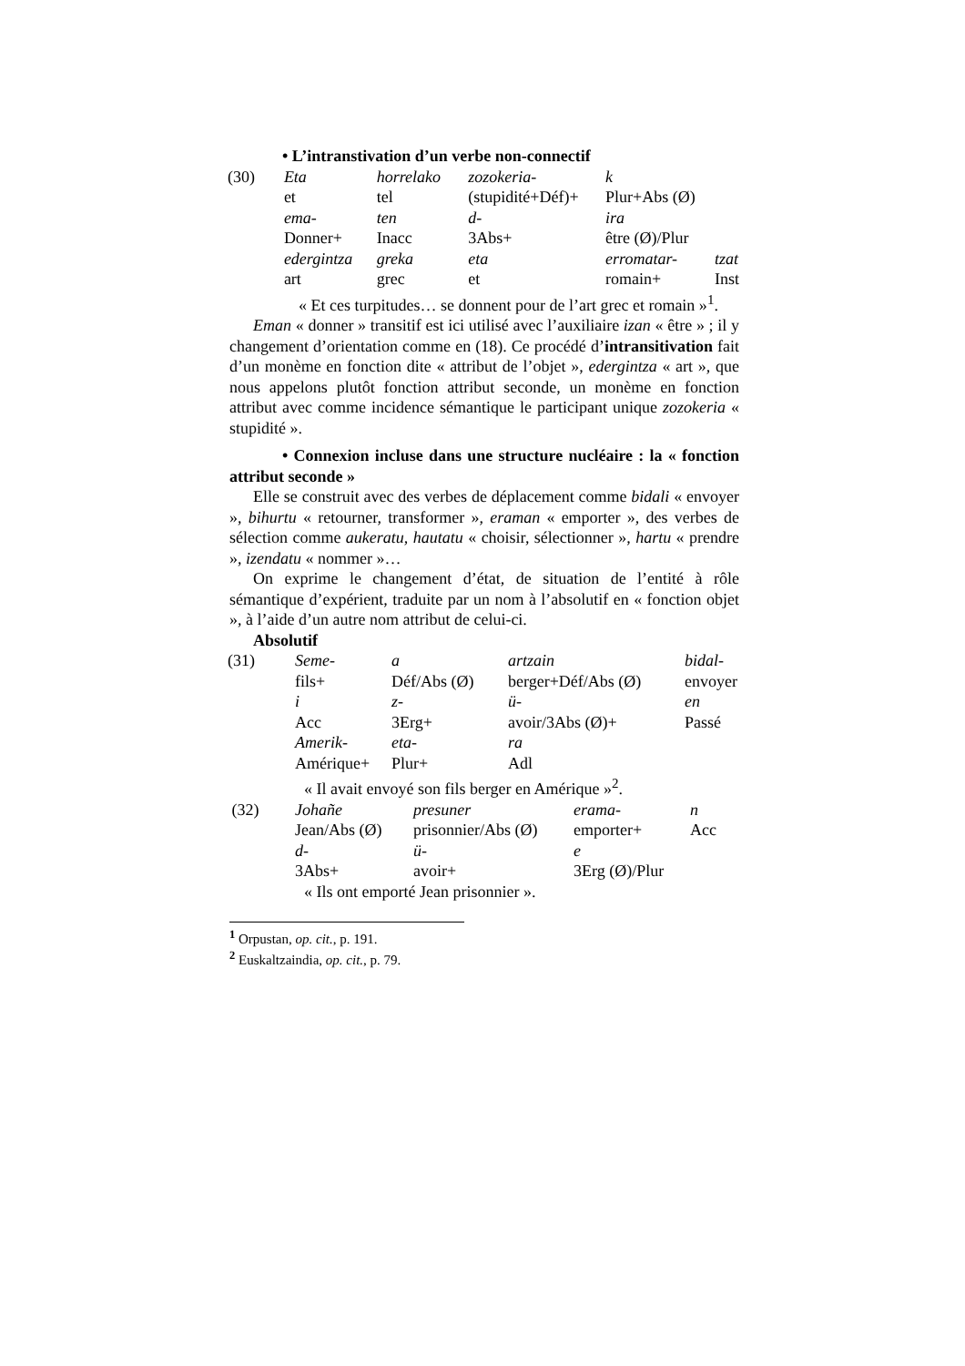• L’intranstivation d’un verbe non-connectif
| (30) | Eta | horrelako | zozokeria- | k | |
| | et | tel | (stupidité+Déf)+ | Plur+Abs (Ø) | |
| | ema- | ten | d- | ira | |
| | Donner+ | Inacc | 3Abs+ | être (Ø)/Plur | |
| | edergintza | greka | eta | erromatar- | tzat |
| | art | grec | et | romain+ | Inst |
« Et ces turpitudes… se donnent pour de l’art grec et romain »<sup>1</sup>.
Eman « donner » transitif est ici utilisé avec l’auxiliaire izan « être » ; il y changement d’orientation comme en (18). Ce procédé d’intransitivation fait d’un monème en fonction dite « attribut de l’objet », edergintza « art », que nous appelons plutôt fonction attribut seconde, un monème en fonction attribut avec comme incidence sémantique le participant unique zozokeria « stupidité ».
• Connexion incluse dans une structure nucléaire : la « fonction attribut seconde »
Elle se construit avec des verbes de déplacement comme bidali « envoyer », bihurtu « retourner, transformer », eraman « emporter », des verbes de sélection comme aukeratu, hautatu « choisir, sélectionner », hartu « prendre », izendatu « nommer »…
On exprime le changement d’état, de situation de l’entité à rôle sémantique d’expérient, traduite par un nom à l’absolutif en « fonction objet », à l’aide d’un autre nom attribut de celui-ci.
Absolutif
| (31) | Seme- | a | artzain | bidal- |
| | fils+ | Déf/Abs (Ø) | berger+Déf/Abs (Ø) | envoyer |
| | i | z- | ü- | en |
| | Acc | 3Erg+ | avoir/3Abs (Ø)+ | Passé |
| | Amerik- | eta- | ra | |
| | Amérique+ | Plur+ | Adl | |
« Il avait envoyé son fils berger en Amérique »<sup>2</sup>.
| (32) | Johañe | presuner | erama- | n |
| | Jean/Abs (Ø) | prisonnier/Abs (Ø) | emporter+ | Acc |
| | d- | ü- | e | |
| | 3Abs+ | avoir+ | 3Erg (Ø)/Plur | |
« Ils ont emporté Jean prisonnier ».
<sup>1</sup> Orpustan, op. cit., p. 191.
<sup>2</sup> Euskaltzaindia, op. cit., p. 79.